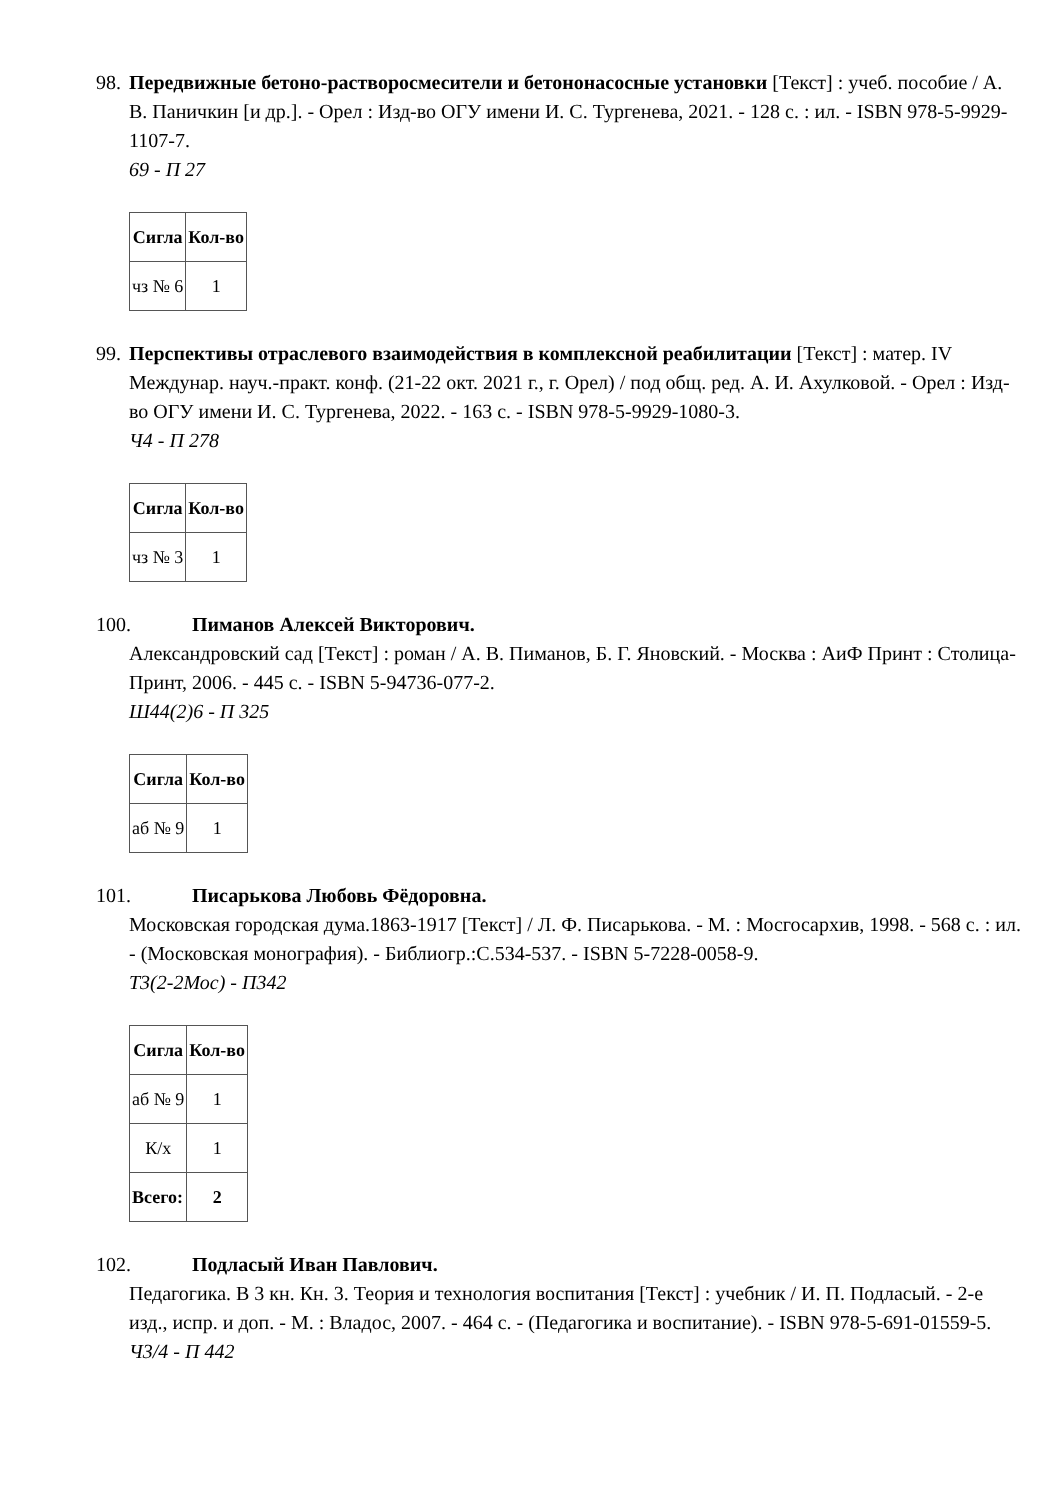98.
Передвижные бетоно-растворосмесители и бетононасосные установки [Текст] : учеб. пособие / А. В. Паничкин [и др.]. - Орел : Изд-во ОГУ имени И. С. Тургенева, 2021. - 128 с. : ил. - ISBN 978-5-9929-1107-7.
69 - П 27
| Сигла | Кол-во |
| --- | --- |
| чз № 6 | 1 |
99.
Перспективы отраслевого взаимодействия в комплексной реабилитации [Текст] : матер. IV Междунар. науч.-практ. конф. (21-22 окт. 2021 г., г. Орел) / под общ. ред. А. И. Ахулковой. - Орел : Изд-во ОГУ имени И. С. Тургенева, 2022. - 163 с. - ISBN 978-5-9929-1080-3.
Ч4 - П 278
| Сигла | Кол-во |
| --- | --- |
| чз № 3 | 1 |
100. Пиманов Алексей Викторович.
Александровский сад [Текст] : роман / А. В. Пиманов, Б. Г. Яновский. - Москва : АиФ Принт : Столица-Принт, 2006. - 445 с. - ISBN 5-94736-077-2.
Ш44(2)6 - П 325
| Сигла | Кол-во |
| --- | --- |
| аб № 9 | 1 |
101. Писарькова Любовь Фёдоровна.
Московская городская дума.1863-1917 [Текст] / Л. Ф. Писарькова. - М. : Мосгосархив, 1998. - 568 с. : ил. - (Московская монография). - Библиогр.:С.534-537. - ISBN 5-7228-0058-9.
Т3(2-2Мос) - П342
| Сигла | Кол-во |
| --- | --- |
| аб № 9 | 1 |
| К/х | 1 |
| Всего: | 2 |
102. Подласый Иван Павлович.
Педагогика. В 3 кн. Кн. 3. Теория и технология воспитания [Текст] : учебник / И. П. Подласый. - 2-е изд., испр. и доп. - М. : Владос, 2007. - 464 с. - (Педагогика и воспитание). - ISBN 978-5-691-01559-5.
Ч3/4 - П 442